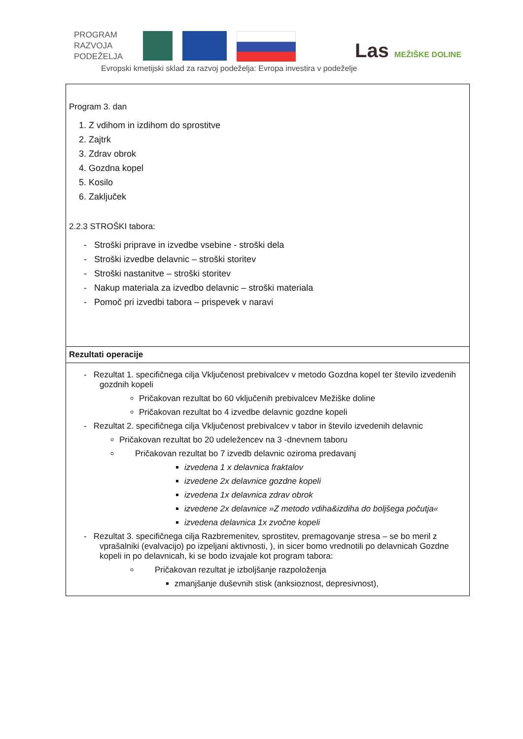PROGRAM
RAZVOJA
PODEŽELJA
Evropski kmetijski sklad za razvoj podeželja: Evropa investira v podeželje
Las MEŽIŠKE DOLINE
| Program 3. dan 1. Z vdihom in izdihom do sprostitve 2. Zajtrk 3. Zdrav obrok 4. Gozdna kopel 5. Kosilo 6. Zaključek 2.2.3 STROŠKI tabora: - Stroški priprave in izvedbe vsebine - stroški dela - Stroški izvedbe delavnic – stroški storitev - Stroški nastanitve – stroški storitev - Nakup materiala za izvedbo delavnic – stroški materiala - Pomoč pri izvedbi tabora – prispevek v naravi |
| Rezultati operacije |
| - Rezultat 1. specifičnega cilja Vključenost prebivalcev v metodo Gozdna kopel ter število izvedenih gozdnih kopeli Pričakovan rezultat bo 60 vključenih prebivalcev Mežiške doline Pričakovan rezultat bo 4 izvedbe delavnic gozdne kopeli - Rezultat 2. specifičnega cilja Vključenost prebivalcev v tabor in število izvedenih delavnic Pričakovan rezultat bo 20 udeležencev na 3 -dnevnem taboru Pričakovan rezultat bo 7 izvedb delavnic oziroma predavanj izvedena 1 x delavnica fraktalov izvedene 2x delavnice gozdne kopeli izvedena 1x delavnica zdrav obrok izvedene 2x delavnice »Z metodo vdiha&izdiha do boljšega počutja« izvedena delavnica 1x zvočne kopeli - Rezultat 3. specifičnega cilja Razbremenitev, sprostitev, premagovanje stresa – se bo meril z vprašalniki (evalvacijo) po izpeljani aktivnosti, ), in sicer bomo vrednotili po delavnicah Gozdne kopeli in po delavnicah, ki se bodo izvajale kot program tabora: Pričakovan rezultat je izboljšanje razpoloženja zmanjšanje duševnih stisk (anksioznost, depresivnost), |